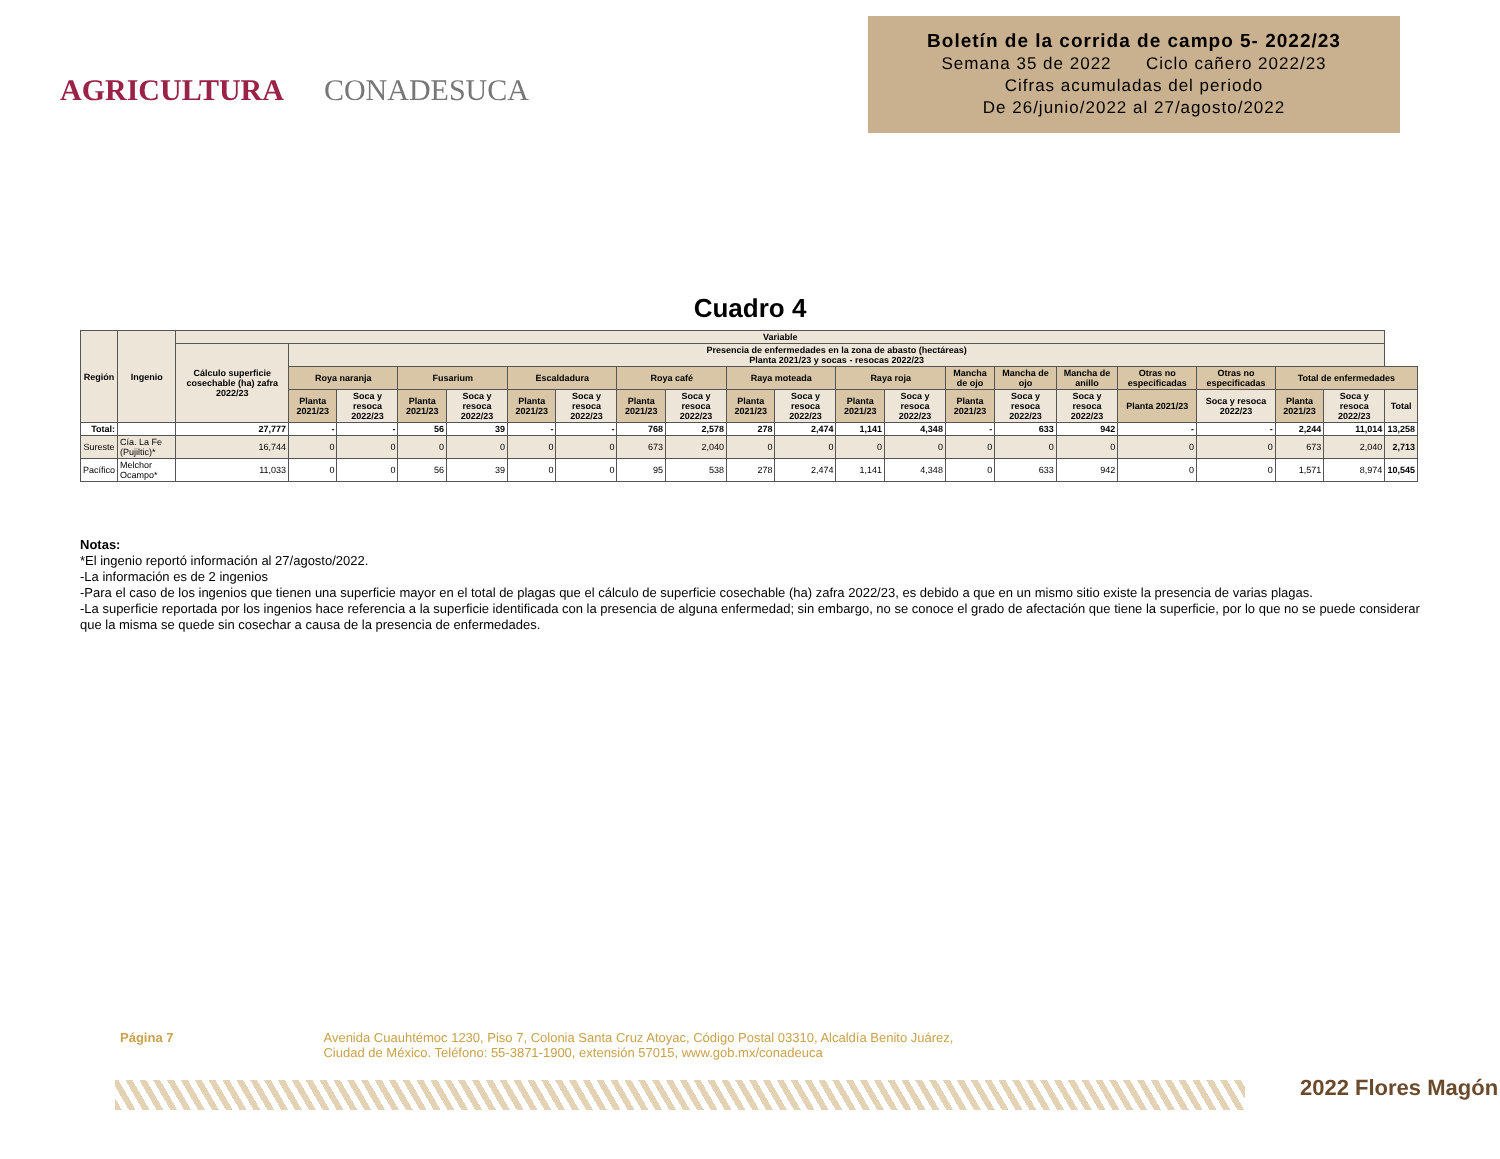AGRICULTURA CONADESUCA
Boletín de la corrida de campo 5- 2022/23
Semana 35 de 2022 Ciclo cañero 2022/23
Cifras acumuladas del periodo
De 26/junio/2022 al 27/agosto/2022
Cuadro 4
| Región | Ingenio | Variable | | | | | | | | | | | | | | | | | | | | |
| --- | --- | --- | --- | --- | --- | --- | --- | --- | --- | --- | --- | --- | --- | --- | --- | --- | --- | --- | --- | --- | --- | --- |
| | | Cálculo superficie cosechable (ha) zafra 2022/23 | Presencia de enfermedades en la zona de abasto (hectáreas) Planta 2021/23 y socas - resocas 2022/23 | | | | | | | | | | | | | | | | | | | |
| | | | Roya naranja | | Fusarium | | Escaldadura | | Roya café | | Raya moteada | | Raya roja | | Mancha de ojo | Mancha de ojo | Mancha de anillo | Otras no especificadas | Otras no especificadas | Total de enfermedades | | |
| | | | Planta 2021/23 | Soca y resoca 2022/23 | Planta 2021/23 | Soca y resoca 2022/23 | Planta 2021/23 | Soca y resoca 2022/23 | Planta 2021/23 | Soca y resoca 2022/23 | Planta 2021/23 | Soca y resoca 2022/23 | Planta 2021/23 | Soca y resoca 2022/23 | Planta 2021/23 | Soca y resoca 2022/23 | Soca y resoca 2022/23 | Planta 2021/23 | Soca y resoca 2022/23 | Planta 2021/23 | Soca y resoca 2022/23 | Total |
| Total: | | 27,777 | - | - | 56 | 39 | - | - | 768 | 2,578 | 278 | 2,474 | 1,141 | 4,348 | - | 633 | 942 | - | - | 2,244 | 11,014 | 13,258 |
| Sureste | Cía. La Fe (Pujiltic)* | 16,744 | 0 | 0 | 0 | 0 | 0 | 0 | 673 | 2,040 | 0 | 0 | 0 | 0 | 0 | 0 | 0 | 0 | 0 | 673 | 2,040 | 2,713 |
| Pacífico | Melchor Ocampo* | 11,033 | 0 | 0 | 56 | 39 | 0 | 0 | 95 | 538 | 278 | 2,474 | 1,141 | 4,348 | 0 | 633 | 942 | 0 | 0 | 1,571 | 8,974 | 10,545 |
Notas:
*El ingenio reportó información al 27/agosto/2022.
-La información es de 2 ingenios
-Para el caso de los ingenios que tienen una superficie mayor en el total de plagas que el cálculo de superficie cosechable (ha) zafra 2022/23, es debido a que en un mismo sitio existe la presencia de varias plagas.
-La superficie reportada por los ingenios hace referencia a la superficie identificada con la presencia de alguna enfermedad; sin embargo, no se conoce el grado de afectación que tiene la superficie, por lo que no se puede considerar que la misma se quede sin cosechar a causa de la presencia de enfermedades.
Página 7 Avenida Cuauhtémoc 1230, Piso 7, Colonia Santa Cruz Atoyac, Código Postal 03310, Alcaldía Benito Juárez,
Ciudad de México. Teléfono: 55-3871-1900, extensión 57015, www.gob.mx/conadeuca
2022 Flores Magón